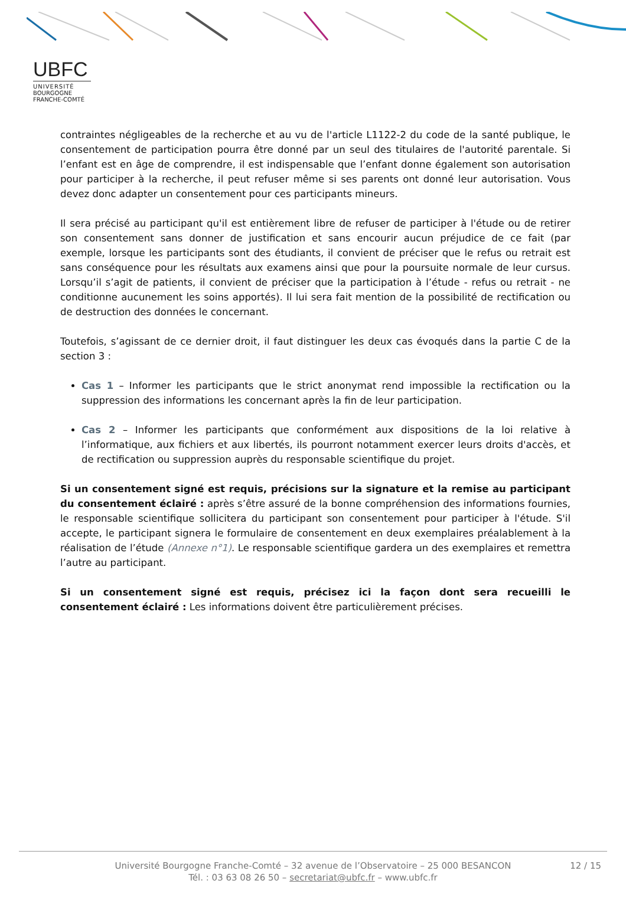UBFC
UNIVERSITÉ
BOURGOGNE FRANCHE-COMTÉ
contraintes négligeables de la recherche et au vu de l'article L1122-2 du code de la santé publique, le consentement de participation pourra être donné par un seul des titulaires de l'autorité parentale. Si l’enfant est en âge de comprendre, il est indispensable que l’enfant donne également son autorisation pour participer à la recherche, il peut refuser même si ses parents ont donné leur autorisation. Vous devez donc adapter un consentement pour ces participants mineurs.
Il sera précisé au participant qu'il est entièrement libre de refuser de participer à l'étude ou de retirer son consentement sans donner de justification et sans encourir aucun préjudice de ce fait (par exemple, lorsque les participants sont des étudiants, il convient de préciser que le refus ou retrait est sans conséquence pour les résultats aux examens ainsi que pour la poursuite normale de leur cursus. Lorsqu’il s’agit de patients, il convient de préciser que la participation à l’étude - refus ou retrait - ne conditionne aucunement les soins apportés). Il lui sera fait mention de la possibilité de rectification ou de destruction des données le concernant.
Toutefois, s’agissant de ce dernier droit, il faut distinguer les deux cas évoqués dans la partie C de la section 3 :
Cas 1 – Informer les participants que le strict anonymat rend impossible la rectification ou la suppression des informations les concernant après la fin de leur participation.
Cas 2 – Informer les participants que conformément aux dispositions de la loi relative à l’informatique, aux fichiers et aux libertés, ils pourront notamment exercer leurs droits d'accès, et de rectification ou suppression auprès du responsable scientifique du projet.
Si un consentement signé est requis, précisions sur la signature et la remise au participant du consentement éclairé : après s’être assuré de la bonne compréhension des informations fournies, le responsable scientifique sollicitera du participant son consentement pour participer à l'étude. S'il accepte, le participant signera le formulaire de consentement en deux exemplaires préalablement à la réalisation de l’étude (Annexe n°1). Le responsable scientifique gardera un des exemplaires et remettra l’autre au participant.
Si un consentement signé est requis, précisez ici la façon dont sera recueilli le consentement éclairé : Les informations doivent être particulièrement précises.
Université Bourgogne Franche-Comté – 32 avenue de l’Observatoire – 25 000 BESANCON
Tél. : 03 63 08 26 50 – secretariat@ubfc.fr – www.ubfc.fr
12 / 15